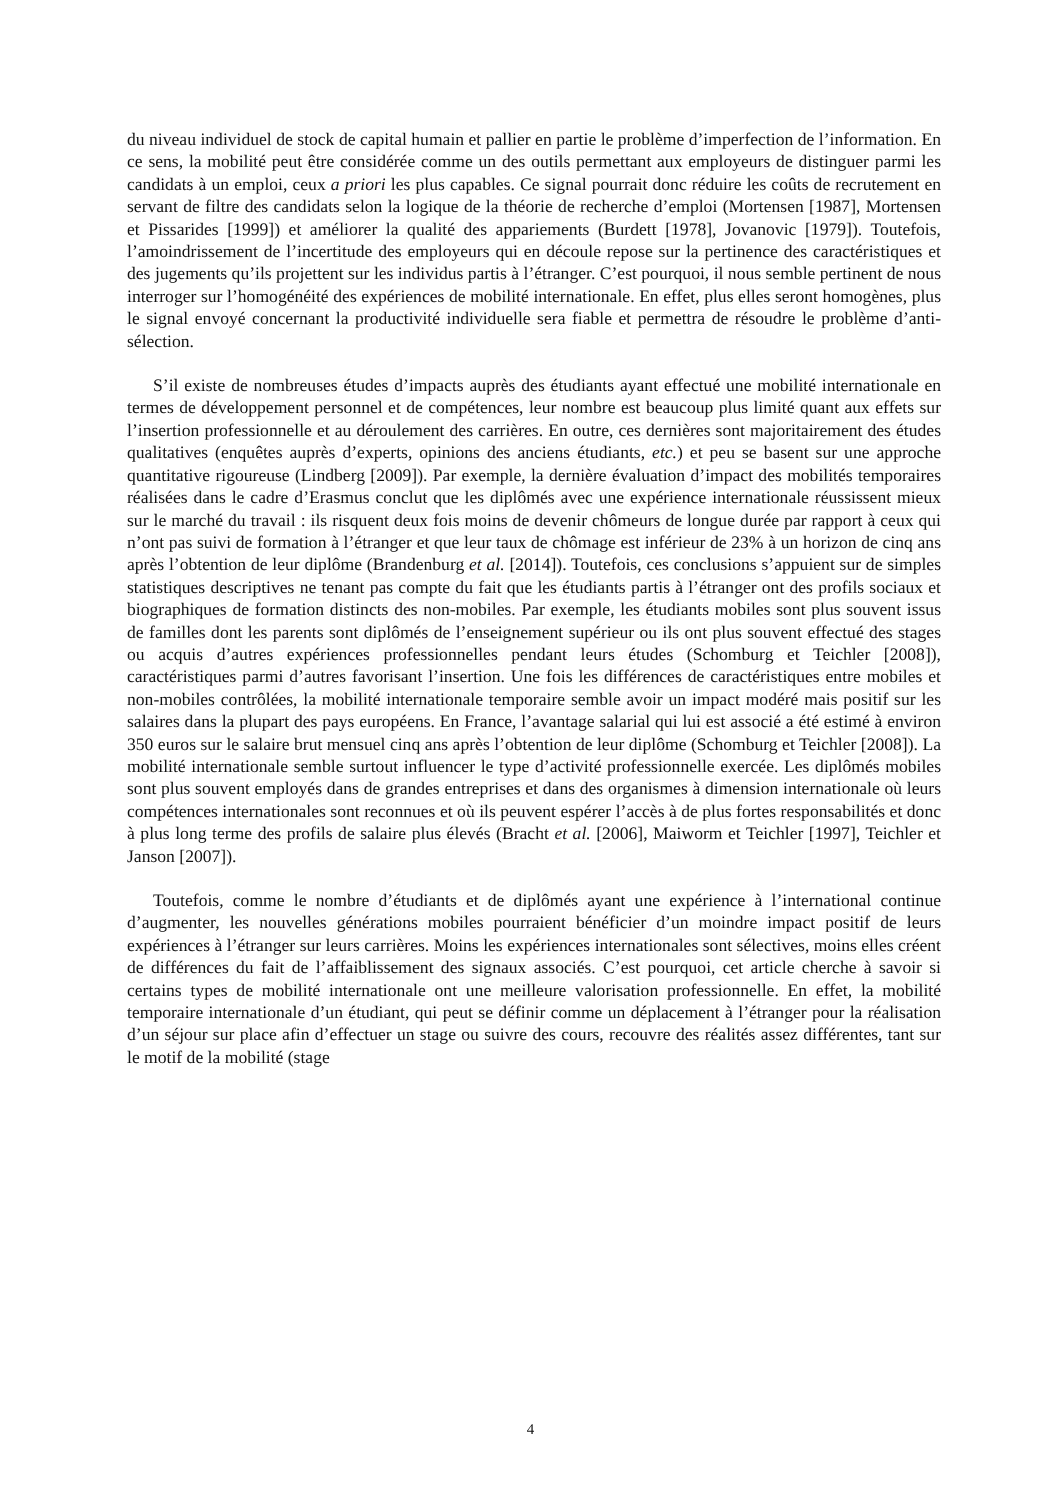du niveau individuel de stock de capital humain et pallier en partie le problème d’imperfection de l’information. En ce sens, la mobilité peut être considérée comme un des outils permettant aux employeurs de distinguer parmi les candidats à un emploi, ceux a priori les plus capables. Ce signal pourrait donc réduire les coûts de recrutement en servant de filtre des candidats selon la logique de la théorie de recherche d’emploi (Mortensen [1987], Mortensen et Pissarides [1999]) et améliorer la qualité des appariements (Burdett [1978], Jovanovic [1979]). Toutefois, l’amoindrissement de l’incertitude des employeurs qui en découle repose sur la pertinence des caractéristiques et des jugements qu’ils projettent sur les individus partis à l’étranger. C’est pourquoi, il nous semble pertinent de nous interroger sur l’homogénéité des expériences de mobilité internationale. En effet, plus elles seront homogènes, plus le signal envoyé concernant la productivité individuelle sera fiable et permettra de résoudre le problème d’anti-sélection.
S’il existe de nombreuses études d’impacts auprès des étudiants ayant effectué une mobilité internationale en termes de développement personnel et de compétences, leur nombre est beaucoup plus limité quant aux effets sur l’insertion professionnelle et au déroulement des carrières. En outre, ces dernières sont majoritairement des études qualitatives (enquêtes auprès d’experts, opinions des anciens étudiants, etc.) et peu se basent sur une approche quantitative rigoureuse (Lindberg [2009]). Par exemple, la dernière évaluation d’impact des mobilités temporaires réalisées dans le cadre d’Erasmus conclut que les diplômés avec une expérience internationale réussissent mieux sur le marché du travail : ils risquent deux fois moins de devenir chômeurs de longue durée par rapport à ceux qui n’ont pas suivi de formation à l’étranger et que leur taux de chômage est inférieur de 23% à un horizon de cinq ans après l’obtention de leur diplôme (Brandenburg et al. [2014]). Toutefois, ces conclusions s’appuient sur de simples statistiques descriptives ne tenant pas compte du fait que les étudiants partis à l’étranger ont des profils sociaux et biographiques de formation distincts des non-mobiles. Par exemple, les étudiants mobiles sont plus souvent issus de familles dont les parents sont diplômés de l’enseignement supérieur ou ils ont plus souvent effectué des stages ou acquis d’autres expériences professionnelles pendant leurs études (Schomburg et Teichler [2008]), caractéristiques parmi d’autres favorisant l’insertion. Une fois les différences de caractéristiques entre mobiles et non-mobiles contrôlées, la mobilité internationale temporaire semble avoir un impact modéré mais positif sur les salaires dans la plupart des pays européens. En France, l’avantage salarial qui lui est associé a été estimé à environ 350 euros sur le salaire brut mensuel cinq ans après l’obtention de leur diplôme (Schomburg et Teichler [2008]). La mobilité internationale semble surtout influencer le type d’activité professionnelle exercée. Les diplômés mobiles sont plus souvent employés dans de grandes entreprises et dans des organismes à dimension internationale où leurs compétences internationales sont reconnues et où ils peuvent espérer l’accès à de plus fortes responsabilités et donc à plus long terme des profils de salaire plus élevés (Bracht et al. [2006], Maiworm et Teichler [1997], Teichler et Janson [2007]).
Toutefois, comme le nombre d’étudiants et de diplômés ayant une expérience à l’international continue d’augmenter, les nouvelles générations mobiles pourraient bénéficier d’un moindre impact positif de leurs expériences à l’étranger sur leurs carrières. Moins les expériences internationales sont sélectives, moins elles créent de différences du fait de l’affaiblissement des signaux associés. C’est pourquoi, cet article cherche à savoir si certains types de mobilité internationale ont une meilleure valorisation professionnelle. En effet, la mobilité temporaire internationale d’un étudiant, qui peut se définir comme un déplacement à l’étranger pour la réalisation d’un séjour sur place afin d’effectuer un stage ou suivre des cours, recouvre des réalités assez différentes, tant sur le motif de la mobilité (stage
4